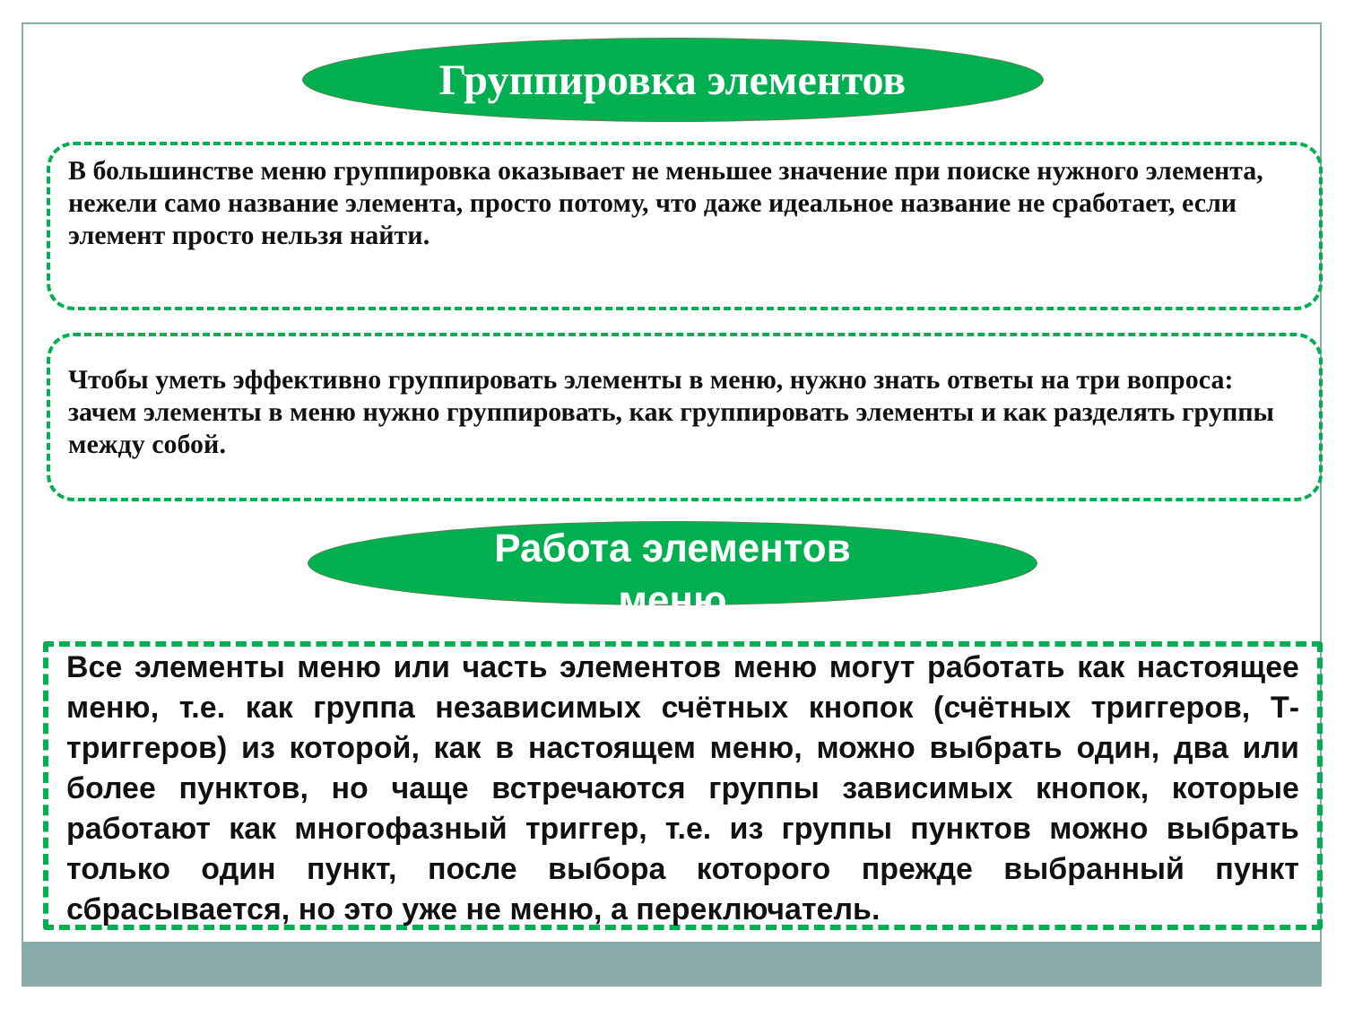Группировка элементов
В большинстве меню группировка оказывает не меньшее значение при поиске нужного элемента, нежели само название элемента, просто потому, что даже идеальное название не сработает, если элемент просто нельзя найти.
Чтобы уметь эффективно группировать элементы в меню, нужно знать ответы на три вопроса: зачем элементы в меню нужно группировать, как группировать элементы и как разделять группы между собой.
Работа элементов
меню
Все элементы меню или часть элементов меню могут работать как настоящее меню, т.е. как группа независимых счётных кнопок (счётных триггеров, Т-триггеров) из которой, как в настоящем меню, можно выбрать один, два или более пунктов, но чаще встречаются группы зависимых кнопок, которые работают как многофазный триггер, т.е. из группы пунктов можно выбрать только один пункт, после выбора которого прежде выбранный пункт сбрасывается, но это уже не меню, а переключатель.